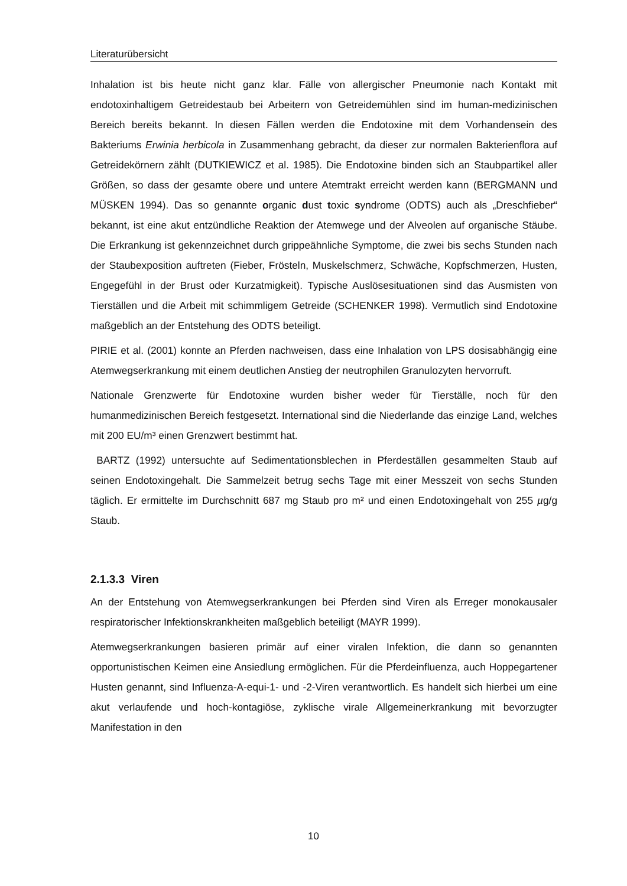Literaturübersicht
Inhalation ist bis heute nicht ganz klar. Fälle von allergischer Pneumonie nach Kontakt mit endotoxinhaltigem Getreidestaub bei Arbeitern von Getreidemühlen sind im human-medizinischen Bereich bereits bekannt. In diesen Fällen werden die Endotoxine mit dem Vorhandensein des Bakteriums Erwinia herbicola in Zusammenhang gebracht, da dieser zur normalen Bakterienflora auf Getreidekörnern zählt (DUTKIEWICZ et al. 1985). Die Endotoxine binden sich an Staubpartikel aller Größen, so dass der gesamte obere und untere Atemtrakt erreicht werden kann (BERGMANN und MÜSKEN 1994). Das so genannte organic dust toxic syndrome (ODTS) auch als „Dreschfieber“ bekannt, ist eine akut entzündliche Reaktion der Atemwege und der Alveolen auf organische Stäube. Die Erkrankung ist gekennzeichnet durch grippeähnliche Symptome, die zwei bis sechs Stunden nach der Staubexposition auftreten (Fieber, Frösteln, Muskelschmerz, Schwäche, Kopfschmerzen, Husten, Engegefühl in der Brust oder Kurzatmigkeit). Typische Auslösesituationen sind das Ausmisten von Tierställen und die Arbeit mit schimmligem Getreide (SCHENKER 1998). Vermutlich sind Endotoxine maßgeblich an der Entstehung des ODTS beteiligt.
PIRIE et al. (2001) konnte an Pferden nachweisen, dass eine Inhalation von LPS dosisabhängig eine Atemwegserkrankung mit einem deutlichen Anstieg der neutrophilen Granulozyten hervorruft.
Nationale Grenzwerte für Endotoxine wurden bisher weder für Tierställe, noch für den humanmedizinischen Bereich festgesetzt. International sind die Niederlande das einzige Land, welches mit 200 EU/m³ einen Grenzwert bestimmt hat.
BARTZ (1992) untersuchte auf Sedimentationsblechen in Pferdeställen gesammelten Staub auf seinen Endotoxingehalt. Die Sammelzeit betrug sechs Tage mit einer Messzeit von sechs Stunden täglich. Er ermittelte im Durchschnitt 687 mg Staub pro m² und einen Endotoxingehalt von 255 µg/g Staub.
2.1.3.3 Viren
An der Entstehung von Atemwegserkrankungen bei Pferden sind Viren als Erreger monokausaler respiratorischer Infektionskrankheiten maßgeblich beteiligt (MAYR 1999).
Atemwegserkrankungen basieren primär auf einer viralen Infektion, die dann so genannten opportunistischen Keimen eine Ansiedlung ermöglichen. Für die Pferdeinfluenza, auch Hoppegartener Husten genannt, sind Influenza-A-equi-1- und -2-Viren verantwortlich. Es handelt sich hierbei um eine akut verlaufende und hoch-kontagiöse, zyklische virale Allgemeinerkrankung mit bevorzugter Manifestation in den
10